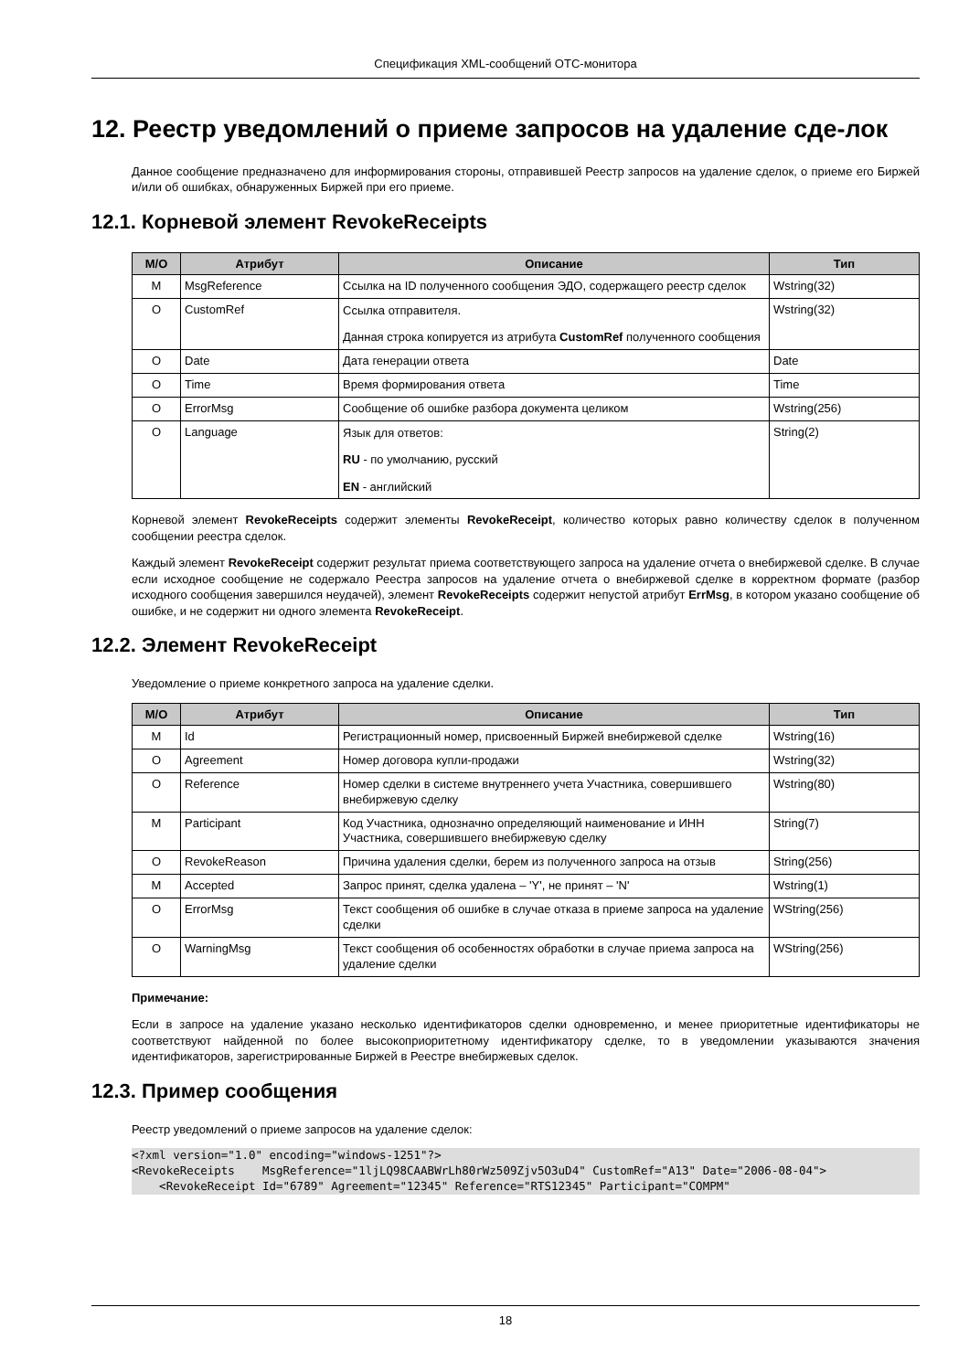Спецификация XML-сообщений OTC-монитора
12. Реестр уведомлений о приеме запросов на удаление сде-лок
Данное сообщение предназначено для информирования стороны, отправившей Реестр запросов на удаление сделок, о приеме его Биржей и/или об ошибках, обнаруженных Биржей при его приеме.
12.1. Корневой элемент RevokeReceipts
| M/O | Атрибут | Описание | Тип |
| --- | --- | --- | --- |
| M | MsgReference | Ссылка на ID полученного сообщения ЭДО, содержащего реестр сделок | Wstring(32) |
| O | CustomRef | Ссылка отправителя. Данная строка копируется из атрибута CustomRef полученного сообщения | Wstring(32) |
| O | Date | Дата генерации ответа | Date |
| O | Time | Время формирования ответа | Time |
| O | ErrorMsg | Сообщение об ошибке разбора документа целиком | Wstring(256) |
| O | Language | Язык для ответов: RU - по умолчанию, русский EN - английский | String(2) |
Корневой элемент RevokeReceipts содержит элементы RevokeReceipt, количество которых равно количеству сделок в полученном сообщении реестра сделок.
Каждый элемент RevokeReceipt содержит результат приема соответствующего запроса на удаление отчета о внебиржевой сделке. В случае если исходное сообщение не содержало Реестра запросов на удаление отчета о внебиржевой сделке в корректном формате (разбор исходного сообщения завершился неудачей), элемент RevokeReceipts содержит непустой атрибут ErrMsg, в котором указано сообщение об ошибке, и не содержит ни одного элемента RevokeReceipt.
12.2. Элемент RevokeReceipt
Уведомление о приеме конкретного запроса на удаление сделки.
| M/O | Атрибут | Описание | Тип |
| --- | --- | --- | --- |
| M | Id | Регистрационный номер, присвоенный Биржей внебиржевой сделке | Wstring(16) |
| O | Agreement | Номер договора купли-продажи | Wstring(32) |
| O | Reference | Номер сделки в системе внутреннего учета Участника, совершившего внебиржевую сделку | Wstring(80) |
| M | Participant | Код Участника, однозначно определяющий наименование и ИНН Участника, совершившего внебиржевую сделку | String(7) |
| O | RevokeReason | Причина удаления сделки, берем из полученного запроса на отзыв | String(256) |
| M | Accepted | Запрос принят, сделка удалена – 'Y', не принят – 'N' | Wstring(1) |
| O | ErrorMsg | Текст сообщения об ошибке в случае отказа в приеме запроса на удаление сделки | WString(256) |
| O | WarningMsg | Текст сообщения об особенностях обработки в случае приема запроса на удаление сделки | WString(256) |
Примечание:
Если в запросе на удаление указано несколько идентификаторов сделки одновременно, и менее приоритетные идентификаторы не соответствуют найденной по более высокоприоритетному идентификатору сделке, то в уведомлении указываются значения идентификаторов, зарегистрированные Биржей в Реестре внебиржевых сделок.
12.3. Пример сообщения
Реестр уведомлений о приеме запросов на удаление сделок:
<?xml version="1.0" encoding="windows-1251"?>
<RevokeReceipts    MsgReference="1ljLQ98CAABWrLh80rWz509Zjv5O3uD4" CustomRef="A13" Date="2006-08-04">
    <RevokeReceipt Id="6789" Agreement="12345" Reference="RTS12345" Participant="COMPM"
18